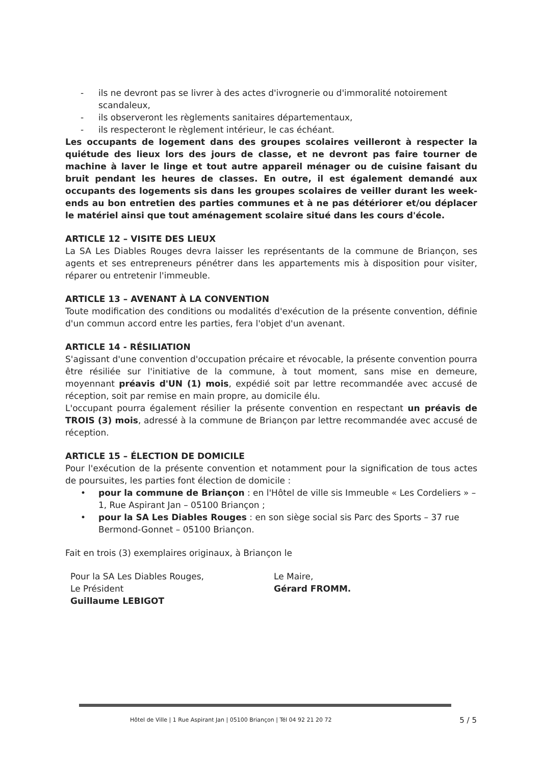- ils ne devront pas se livrer à des actes d'ivrognerie ou d'immoralité notoirement scandaleux,
- ils observeront les règlements sanitaires départementaux,
- ils respecteront le règlement intérieur, le cas échéant.
Les occupants de logement dans des groupes scolaires veilleront à respecter la quiétude des lieux lors des jours de classe, et ne devront pas faire tourner de machine à laver le linge et tout autre appareil ménager ou de cuisine faisant du bruit pendant les heures de classes. En outre, il est également demandé aux occupants des logements sis dans les groupes scolaires de veiller durant les week-ends au bon entretien des parties communes et à ne pas détériorer et/ou déplacer le matériel ainsi que tout aménagement scolaire situé dans les cours d'école.
ARTICLE 12 – VISITE DES LIEUX
La SA Les Diables Rouges devra laisser les représentants de la commune de Briançon, ses agents et ses entrepreneurs pénétrer dans les appartements mis à disposition pour visiter, réparer ou entretenir l'immeuble.
ARTICLE 13 – AVENANT À LA CONVENTION
Toute modification des conditions ou modalités d'exécution de la présente convention, définie d'un commun accord entre les parties, fera l'objet d'un avenant.
ARTICLE 14 - RÉSILIATION
S'agissant d'une convention d'occupation précaire et révocable, la présente convention pourra être résiliée sur l'initiative de la commune, à tout moment, sans mise en demeure, moyennant préavis d'UN (1) mois, expédié soit par lettre recommandée avec accusé de réception, soit par remise en main propre, au domicile élu.
L'occupant pourra également résilier la présente convention en respectant un préavis de TROIS (3) mois, adressé à la commune de Briançon par lettre recommandée avec accusé de réception.
ARTICLE 15 – ÉLECTION DE DOMICILE
Pour l'exécution de la présente convention et notamment pour la signification de tous actes de poursuites, les parties font élection de domicile :
• pour la commune de Briançon : en l'Hôtel de ville sis Immeuble « Les Cordeliers » – 1, Rue Aspirant Jan – 05100 Briançon ;
• pour la SA Les Diables Rouges : en son siège social sis Parc des Sports – 37 rue Bermond-Gonnet – 05100 Briançon.
Fait en trois (3) exemplaires originaux, à Briançon le
Pour la SA Les Diables Rouges,
Le Président
Guillaume LEBIGOT
Le Maire,
Gérard FROMM.
Hôtel de Ville | 1 Rue Aspirant Jan | 05100 Briançon | Tél 04 92 21 20 72 5 / 5